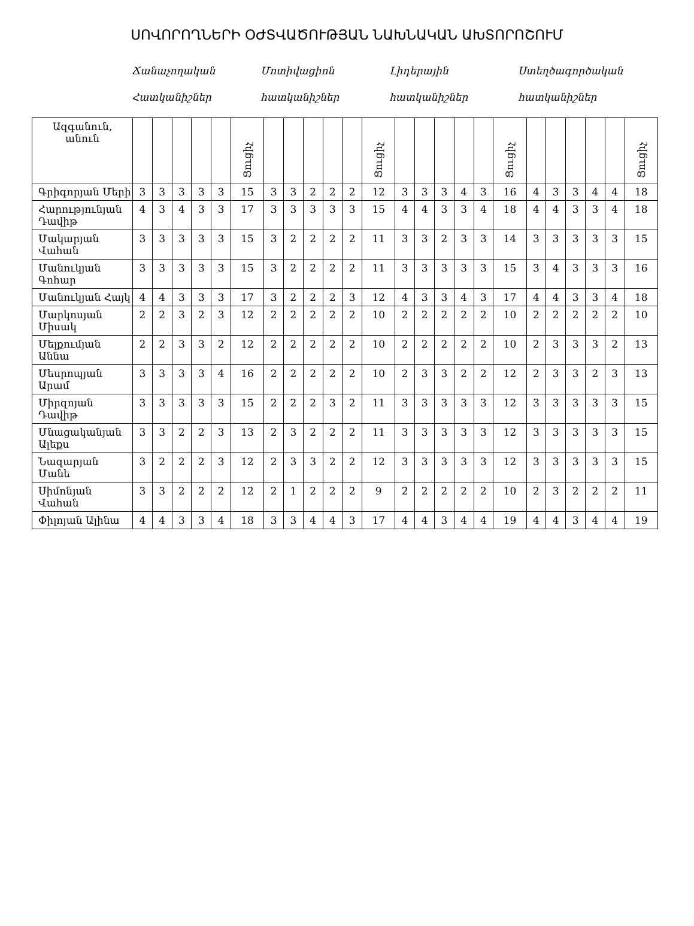ՍՈՎՈՐՈՂՆԵՐԻ ՕԺՏՎԱԾՈՒԹՅԱՆ ՆԱԽՆԱԿԱՆ ԱԽՏՈՐՈՇՈՒՄ
Ճանաչողական
Հատկանիշներ
Մոտիվացիոն
հատկանիշներ
Լիդերային
հատկանիշներ
Ստեղծագործական
հատկանիշներ
| Ազգանուն, անուն | | | | | | Ցուցիչ | | | | | | Ցուցիչ | | | | | | Ցուցիչ | | | | | | Ցուցիչ |
| --- | --- | --- | --- | --- | --- | --- | --- | --- | --- | --- | --- | --- | --- | --- | --- | --- | --- | --- | --- | --- | --- | --- | --- | --- |
| Գրիգորյան Մերի | 3 | 3 | 3 | 3 | 3 | 15 | 3 | 3 | 2 | 2 | 2 | 12 | 3 | 3 | 3 | 4 | 3 | 16 | 4 | 3 | 3 | 4 | 4 | 18 |
| Հարությունյան Դավիթ | 4 | 3 | 4 | 3 | 3 | 17 | 3 | 3 | 3 | 3 | 3 | 15 | 4 | 4 | 3 | 3 | 4 | 18 | 4 | 4 | 3 | 3 | 4 | 18 |
| Մակարյան Վահան | 3 | 3 | 3 | 3 | 3 | 15 | 3 | 2 | 2 | 2 | 2 | 11 | 3 | 3 | 2 | 3 | 3 | 14 | 3 | 3 | 3 | 3 | 3 | 15 |
| Մանուկյան Գոհար | 3 | 3 | 3 | 3 | 3 | 15 | 3 | 2 | 2 | 2 | 2 | 11 | 3 | 3 | 3 | 3 | 3 | 15 | 3 | 4 | 3 | 3 | 3 | 16 |
| Մանուկյան Հայկ | 4 | 4 | 3 | 3 | 3 | 17 | 3 | 2 | 2 | 2 | 3 | 12 | 4 | 3 | 3 | 4 | 3 | 17 | 4 | 4 | 3 | 3 | 4 | 18 |
| Մարկոսյան Միսակ | 2 | 2 | 3 | 2 | 3 | 12 | 2 | 2 | 2 | 2 | 2 | 10 | 2 | 2 | 2 | 2 | 2 | 10 | 2 | 2 | 2 | 2 | 2 | 10 |
| Մելքումյան Աննա | 2 | 2 | 3 | 3 | 2 | 12 | 2 | 2 | 2 | 2 | 2 | 10 | 2 | 2 | 2 | 2 | 2 | 10 | 2 | 3 | 3 | 3 | 2 | 13 |
| Մեսրոպյան Արամ | 3 | 3 | 3 | 3 | 4 | 16 | 2 | 2 | 2 | 2 | 2 | 10 | 2 | 3 | 3 | 2 | 2 | 12 | 2 | 3 | 3 | 2 | 3 | 13 |
| Միրզոյան Դավիթ | 3 | 3 | 3 | 3 | 3 | 15 | 2 | 2 | 2 | 3 | 2 | 11 | 3 | 3 | 3 | 3 | 3 | 12 | 3 | 3 | 3 | 3 | 3 | 15 |
| Մնացականյան Ալեքս | 3 | 3 | 2 | 2 | 3 | 13 | 2 | 3 | 2 | 2 | 2 | 11 | 3 | 3 | 3 | 3 | 3 | 12 | 3 | 3 | 3 | 3 | 3 | 15 |
| Նազարյան Մանե | 3 | 2 | 2 | 2 | 3 | 12 | 2 | 3 | 3 | 2 | 2 | 12 | 3 | 3 | 3 | 3 | 3 | 12 | 3 | 3 | 3 | 3 | 3 | 15 |
| Սիմոնյան Վահան | 3 | 3 | 2 | 2 | 2 | 12 | 2 | 1 | 2 | 2 | 2 | 9 | 2 | 2 | 2 | 2 | 2 | 10 | 2 | 3 | 2 | 2 | 2 | 11 |
| Փիլոյան Ալինա | 4 | 4 | 3 | 3 | 4 | 18 | 3 | 3 | 4 | 4 | 3 | 17 | 4 | 4 | 3 | 4 | 4 | 19 | 4 | 4 | 3 | 4 | 4 | 19 |